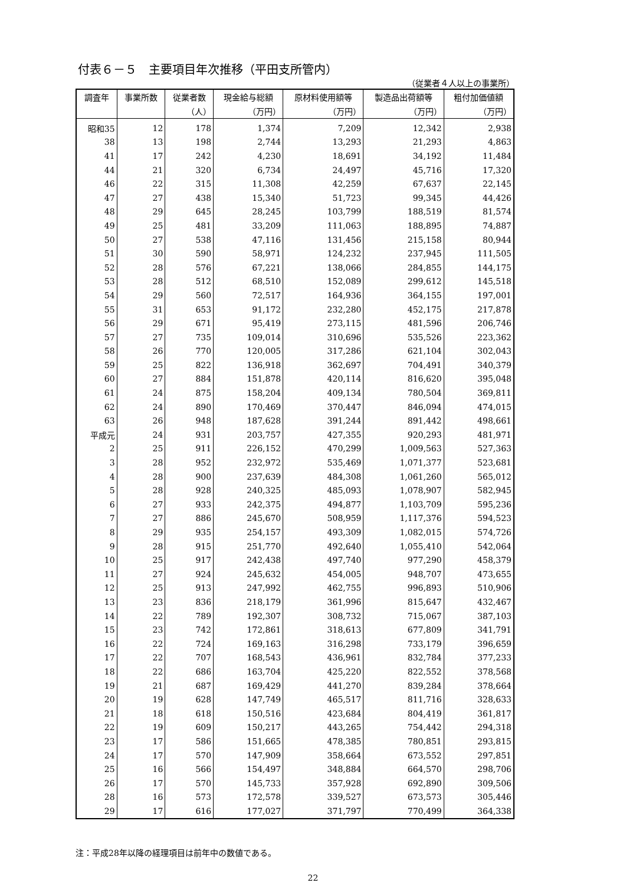付表６－５　主要項目年次推移（平田支所管内）
（従業者４人以上の事業所）
| 調査年 | 事業所数 | 従業者数 | 現金給与総額 | 原材料使用額等 | 製造品出荷額等 | 粗付加価値額 |
| --- | --- | --- | --- | --- | --- | --- |
| | | （人） | （万円） | （万円） | （万円） | （万円） |
| 昭和35 | 12 | 178 | 1,374 | 7,209 | 12,342 | 2,938 |
| 38 | 13 | 198 | 2,744 | 13,293 | 21,293 | 4,863 |
| 41 | 17 | 242 | 4,230 | 18,691 | 34,192 | 11,484 |
| 44 | 21 | 320 | 6,734 | 24,497 | 45,716 | 17,320 |
| 46 | 22 | 315 | 11,308 | 42,259 | 67,637 | 22,145 |
| 47 | 27 | 438 | 15,340 | 51,723 | 99,345 | 44,426 |
| 48 | 29 | 645 | 28,245 | 103,799 | 188,519 | 81,574 |
| 49 | 25 | 481 | 33,209 | 111,063 | 188,895 | 74,887 |
| 50 | 27 | 538 | 47,116 | 131,456 | 215,158 | 80,944 |
| 51 | 30 | 590 | 58,971 | 124,232 | 237,945 | 111,505 |
| 52 | 28 | 576 | 67,221 | 138,066 | 284,855 | 144,175 |
| 53 | 28 | 512 | 68,510 | 152,089 | 299,612 | 145,518 |
| 54 | 29 | 560 | 72,517 | 164,936 | 364,155 | 197,001 |
| 55 | 31 | 653 | 91,172 | 232,280 | 452,175 | 217,878 |
| 56 | 29 | 671 | 95,419 | 273,115 | 481,596 | 206,746 |
| 57 | 27 | 735 | 109,014 | 310,696 | 535,526 | 223,362 |
| 58 | 26 | 770 | 120,005 | 317,286 | 621,104 | 302,043 |
| 59 | 25 | 822 | 136,918 | 362,697 | 704,491 | 340,379 |
| 60 | 27 | 884 | 151,878 | 420,114 | 816,620 | 395,048 |
| 61 | 24 | 875 | 158,204 | 409,134 | 780,504 | 369,811 |
| 62 | 24 | 890 | 170,469 | 370,447 | 846,094 | 474,015 |
| 63 | 26 | 948 | 187,628 | 391,244 | 891,442 | 498,661 |
| 平成元 | 24 | 931 | 203,757 | 427,355 | 920,293 | 481,971 |
| 2 | 25 | 911 | 226,152 | 470,299 | 1,009,563 | 527,363 |
| 3 | 28 | 952 | 232,972 | 535,469 | 1,071,377 | 523,681 |
| 4 | 28 | 900 | 237,639 | 484,308 | 1,061,260 | 565,012 |
| 5 | 28 | 928 | 240,325 | 485,093 | 1,078,907 | 582,945 |
| 6 | 27 | 933 | 242,375 | 494,877 | 1,103,709 | 595,236 |
| 7 | 27 | 886 | 245,670 | 508,959 | 1,117,376 | 594,523 |
| 8 | 29 | 935 | 254,157 | 493,309 | 1,082,015 | 574,726 |
| 9 | 28 | 915 | 251,770 | 492,640 | 1,055,410 | 542,064 |
| 10 | 25 | 917 | 242,438 | 497,740 | 977,290 | 458,379 |
| 11 | 27 | 924 | 245,632 | 454,005 | 948,707 | 473,655 |
| 12 | 25 | 913 | 247,992 | 462,755 | 996,893 | 510,906 |
| 13 | 23 | 836 | 218,179 | 361,996 | 815,647 | 432,467 |
| 14 | 22 | 789 | 192,307 | 308,732 | 715,067 | 387,103 |
| 15 | 23 | 742 | 172,861 | 318,613 | 677,809 | 341,791 |
| 16 | 22 | 724 | 169,163 | 316,298 | 733,179 | 396,659 |
| 17 | 22 | 707 | 168,543 | 436,961 | 832,784 | 377,233 |
| 18 | 22 | 686 | 163,704 | 425,220 | 822,552 | 378,568 |
| 19 | 21 | 687 | 169,429 | 441,270 | 839,284 | 378,664 |
| 20 | 19 | 628 | 147,749 | 465,517 | 811,716 | 328,633 |
| 21 | 18 | 618 | 150,516 | 423,684 | 804,419 | 361,817 |
| 22 | 19 | 609 | 150,217 | 443,265 | 754,442 | 294,318 |
| 23 | 17 | 586 | 151,665 | 478,385 | 780,851 | 293,815 |
| 24 | 17 | 570 | 147,909 | 358,664 | 673,552 | 297,851 |
| 25 | 16 | 566 | 154,497 | 348,884 | 664,570 | 298,706 |
| 26 | 17 | 570 | 145,733 | 357,928 | 692,890 | 309,506 |
| 28 | 16 | 573 | 172,578 | 339,527 | 673,573 | 305,446 |
| 29 | 17 | 616 | 177,027 | 371,797 | 770,499 | 364,338 |
注：平成28年以降の経理項目は前年中の数値である。
22